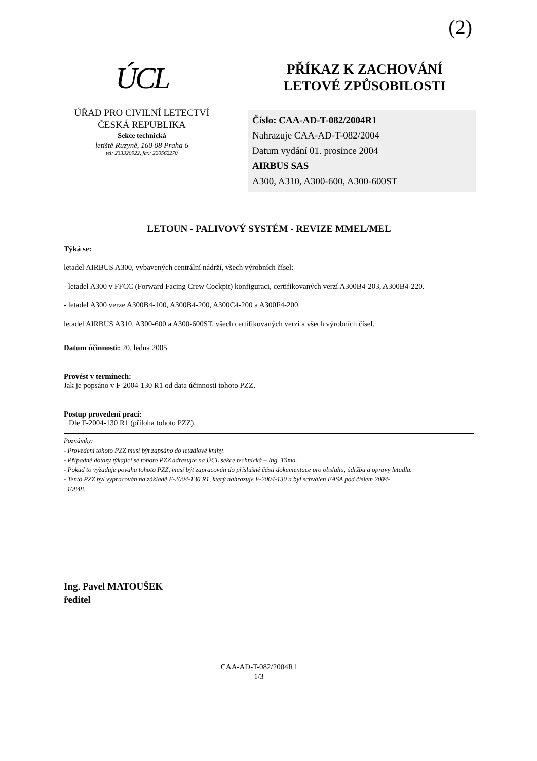(2)
ÚCL
ÚŘAD PRO CIVILNÍ LETECTVÍ
ČESKÁ REPUBLIKA
Sekce technická
letiště Ruzyně, 160 08 Praha 6
tel: 233320922, fax: 220562270
PŘÍKAZ K ZACHOVÁNÍ
LETOVÉ ZPŮSOBILOSTI
Číslo: CAA-AD-T-082/2004R1
Nahrazuje CAA-AD-T-082/2004
Datum vydání 01. prosince 2004
AIRBUS SAS
A300, A310, A300-600, A300-600ST
LETOUN - PALIVOVÝ SYSTÉM - REVIZE MMEL/MEL
Týká se:
letadel AIRBUS A300, vybavených centrální nádrží, všech výrobních čísel:
- letadel A300 v FFCC (Forward Facing Crew Cockpit) konfiguraci, certifikovaných verzí A300B4-203, A300B4-220.
- letadel A300 verze A300B4-100, A300B4-200, A300C4-200 a A300F4-200.
letadel AIRBUS A310, A300-600 a A300-600ST, všech certifikovaných verzí a všech výrobních čísel.
Datum účinnosti: 20. ledna 2005
Provést v termínech:
Jak je popsáno v F-2004-130 R1 od data účinnosti tohoto PZZ.
Postup provedení prací:
Dle F-2004-130 R1 (příloha tohoto PZZ).
Poznámky:
- Provedení tohoto PZZ musí být zapsáno do letadlové knihy.
- Případné dotazy týkající se tohoto PZZ adresujte na ÚCL sekce technická – Ing. Tůma.
- Pokud to vyžaduje povaha tohoto PZZ, musí být zapracován do příslušné části dokumentace pro obsluhu, údržbu a opravy letadla.
- Tento PZZ byl vypracován na základě F-2004-130 R1, který nahrazuje F-2004-130 a byl schválen EASA pod číslem 2004-
10848.
Ing. Pavel MATOUŠEK
ředitel
CAA-AD-T-082/2004R1
1/3